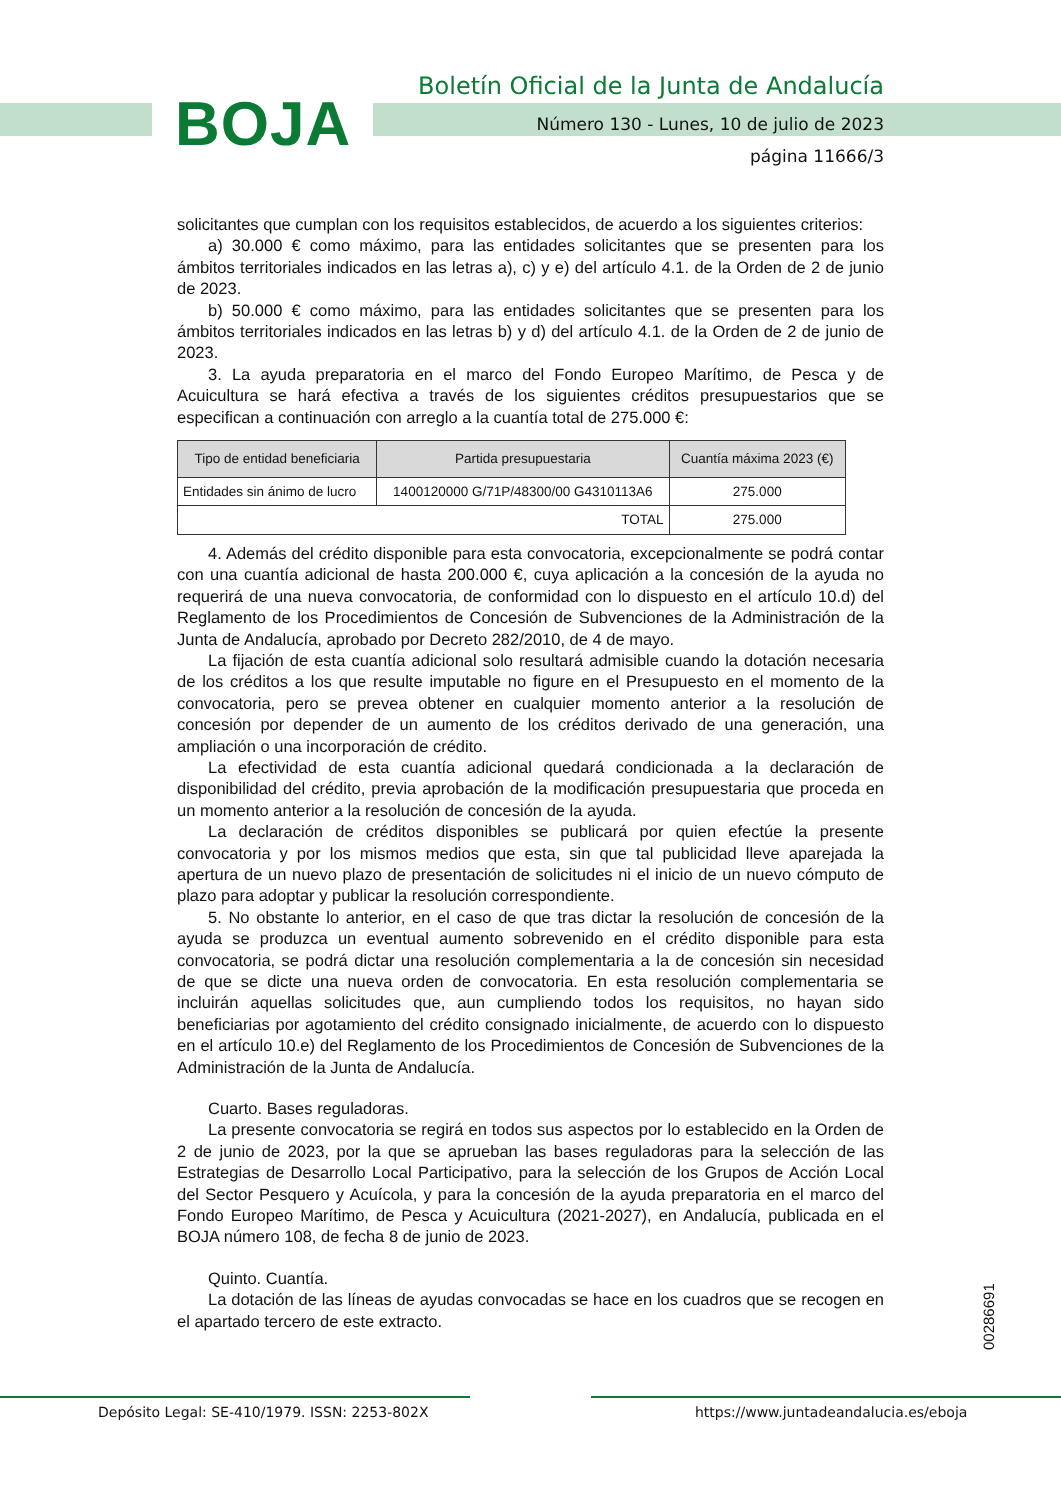BOJA
Boletín Oficial de la Junta de Andalucía
Número 130 - Lunes, 10 de julio de 2023
página 11666/3
solicitantes que cumplan con los requisitos establecidos, de acuerdo a los siguientes criterios:
a) 30.000 € como máximo, para las entidades solicitantes que se presenten para los ámbitos territoriales indicados en las letras a), c) y e) del artículo 4.1. de la Orden de 2 de junio de 2023.
b) 50.000 € como máximo, para las entidades solicitantes que se presenten para los ámbitos territoriales indicados en las letras b) y d) del artículo 4.1. de la Orden de 2 de junio de 2023.
3. La ayuda preparatoria en el marco del Fondo Europeo Marítimo, de Pesca y de Acuicultura se hará efectiva a través de los siguientes créditos presupuestarios que se especifican a continuación con arreglo a la cuantía total de 275.000 €:
| Tipo de entidad beneficiaria | Partida presupuestaria | Cuantía máxima 2023 (€) |
| --- | --- | --- |
| Entidades sin ánimo de lucro | 1400120000 G/71P/48300/00 G4310113A6 | 275.000 |
| TOTAL | | 275.000 |
4. Además del crédito disponible para esta convocatoria, excepcionalmente se podrá contar con una cuantía adicional de hasta 200.000 €, cuya aplicación a la concesión de la ayuda no requerirá de una nueva convocatoria, de conformidad con lo dispuesto en el artículo 10.d) del Reglamento de los Procedimientos de Concesión de Subvenciones de la Administración de la Junta de Andalucía, aprobado por Decreto 282/2010, de 4 de mayo.
La fijación de esta cuantía adicional solo resultará admisible cuando la dotación necesaria de los créditos a los que resulte imputable no figure en el Presupuesto en el momento de la convocatoria, pero se prevea obtener en cualquier momento anterior a la resolución de concesión por depender de un aumento de los créditos derivado de una generación, una ampliación o una incorporación de crédito.
La efectividad de esta cuantía adicional quedará condicionada a la declaración de disponibilidad del crédito, previa aprobación de la modificación presupuestaria que proceda en un momento anterior a la resolución de concesión de la ayuda.
La declaración de créditos disponibles se publicará por quien efectúe la presente convocatoria y por los mismos medios que esta, sin que tal publicidad lleve aparejada la apertura de un nuevo plazo de presentación de solicitudes ni el inicio de un nuevo cómputo de plazo para adoptar y publicar la resolución correspondiente.
5. No obstante lo anterior, en el caso de que tras dictar la resolución de concesión de la ayuda se produzca un eventual aumento sobrevenido en el crédito disponible para esta convocatoria, se podrá dictar una resolución complementaria a la de concesión sin necesidad de que se dicte una nueva orden de convocatoria. En esta resolución complementaria se incluirán aquellas solicitudes que, aun cumpliendo todos los requisitos, no hayan sido beneficiarias por agotamiento del crédito consignado inicialmente, de acuerdo con lo dispuesto en el artículo 10.e) del Reglamento de los Procedimientos de Concesión de Subvenciones de la Administración de la Junta de Andalucía.
Cuarto. Bases reguladoras.
La presente convocatoria se regirá en todos sus aspectos por lo establecido en la Orden de 2 de junio de 2023, por la que se aprueban las bases reguladoras para la selección de las Estrategias de Desarrollo Local Participativo, para la selección de los Grupos de Acción Local del Sector Pesquero y Acuícola, y para la concesión de la ayuda preparatoria en el marco del Fondo Europeo Marítimo, de Pesca y Acuicultura (2021-2027), en Andalucía, publicada en el BOJA número 108, de fecha 8 de junio de 2023.
Quinto. Cuantía.
La dotación de las líneas de ayudas convocadas se hace en los cuadros que se recogen en el apartado tercero de este extracto.
00286691
Depósito Legal: SE-410/1979. ISSN: 2253-802X https://www.juntadeandalucia.es/eboja